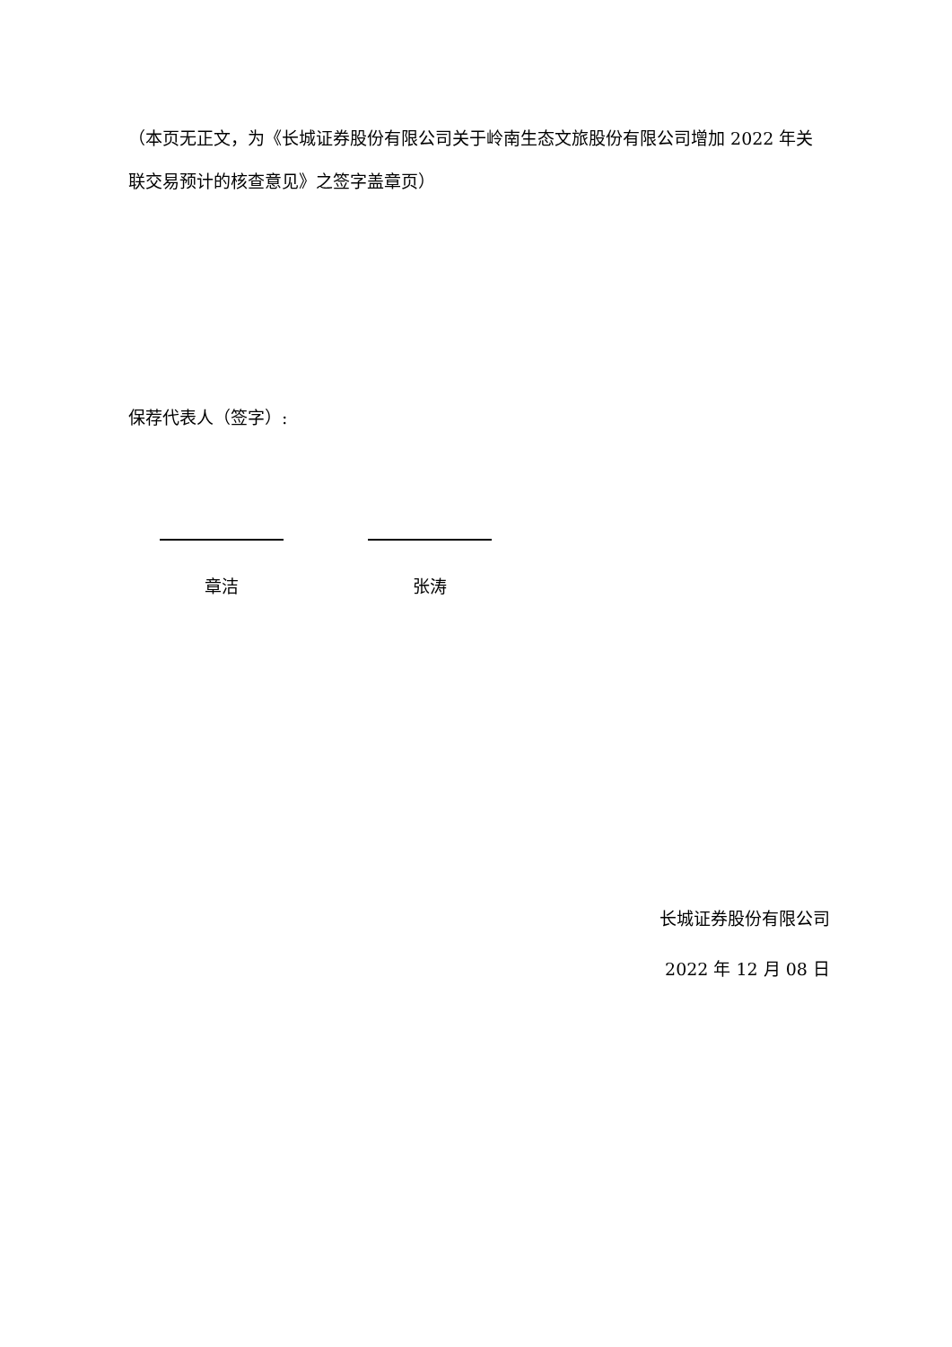（本页无正文，为《长城证券股份有限公司关于岭南生态文旅股份有限公司增加 2022 年关联交易预计的核查意见》之签字盖章页）
保荐代表人（签字）:
章洁 张涛
长城证券股份有限公司
2022 年 12 月 08 日